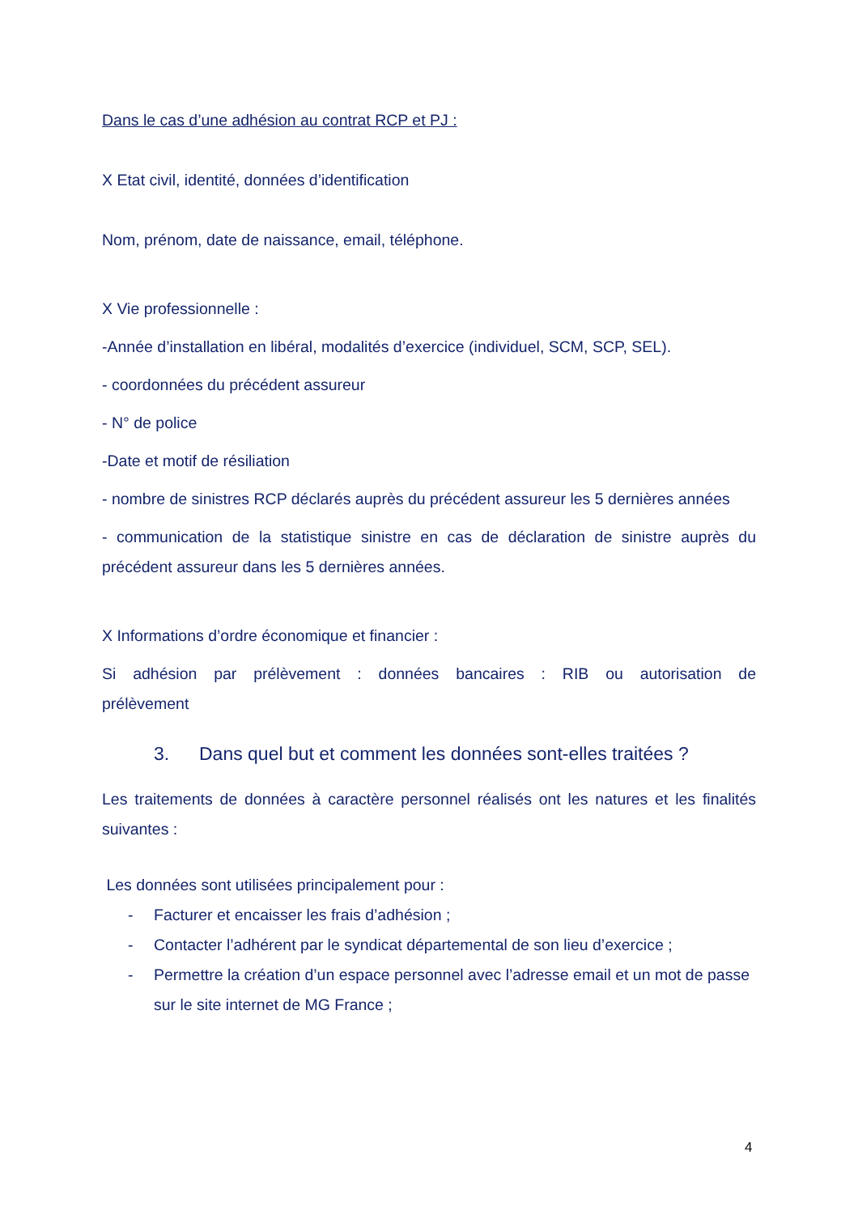Dans le cas d’une adhésion au contrat RCP et PJ :
X Etat civil, identité, données d’identification
Nom, prénom, date de naissance, email, téléphone.
X Vie professionnelle :
-Année d’installation en libéral, modalités d’exercice (individuel, SCM, SCP, SEL).
- coordonnées du précédent assureur
- N° de police
-Date et motif de résiliation
- nombre de sinistres RCP déclarés auprès du précédent assureur les 5 dernières années
- communication de la statistique sinistre en cas de déclaration de sinistre auprès du précédent assureur dans les 5 dernières années.
X Informations d’ordre économique et financier :
Si adhésion par prélèvement : données bancaires : RIB ou autorisation de prélèvement
3. Dans quel but et comment les données sont-elles traitées ?
Les traitements de données à caractère personnel réalisés ont les natures et les finalités suivantes :
Les données sont utilisées principalement pour :
- Facturer et encaisser les frais d’adhésion ;
- Contacter l’adhérent par le syndicat départemental de son lieu d’exercice ;
- Permettre la création d’un espace personnel avec l’adresse email et un mot de passe sur le site internet de MG France ;
4